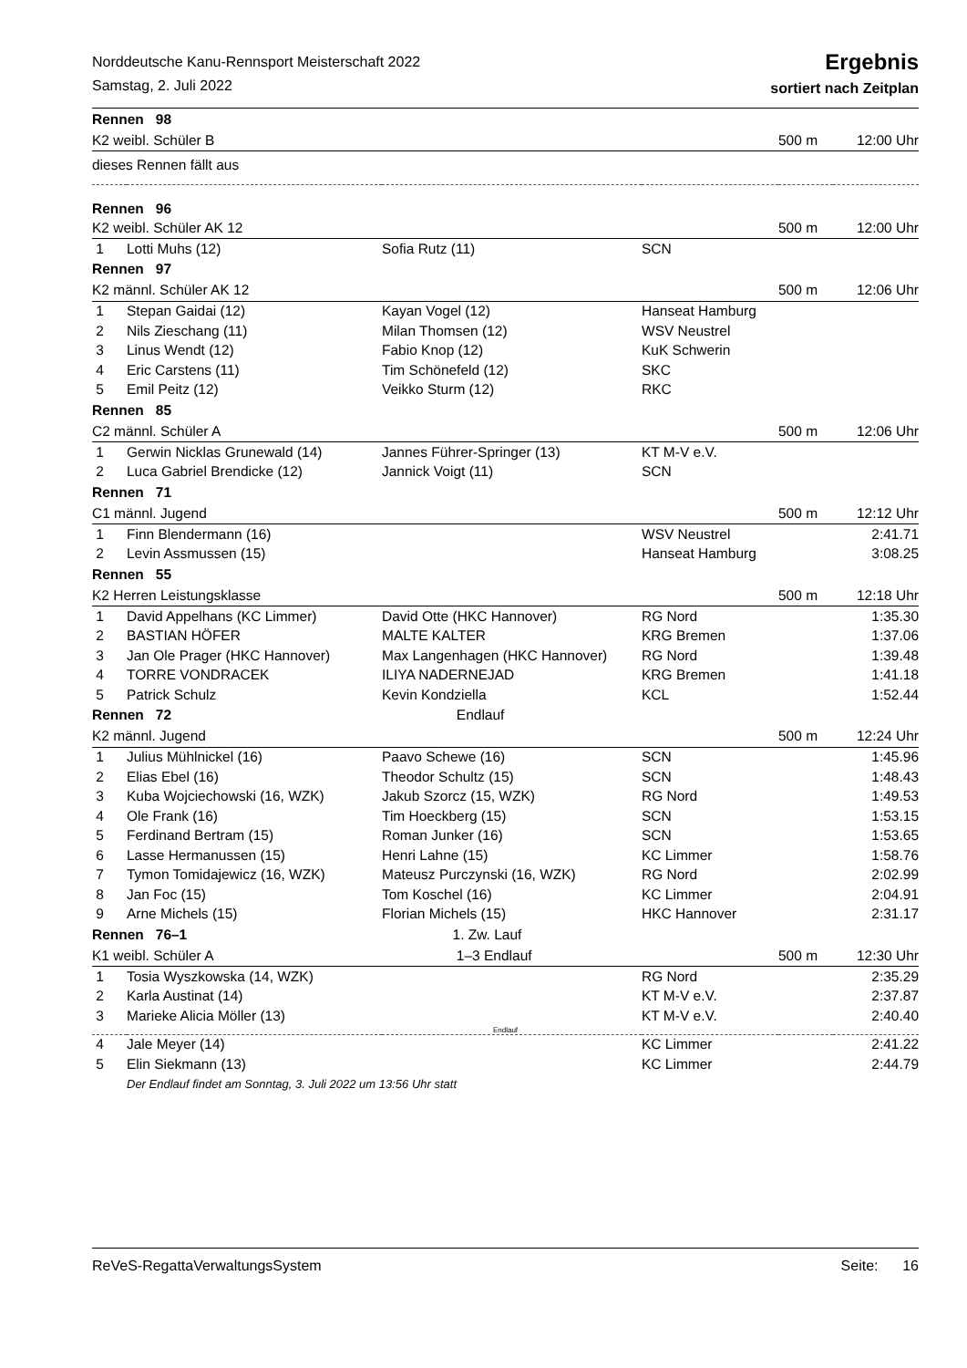Norddeutsche Kanu-Rennsport Meisterschaft 2022
Samstag, 2. Juli 2022
Ergebnis
sortiert nach Zeitplan
| Rennen 98 | | | | | |
| K2 weibl. Schüler B | | | | 500 m | 12:00 Uhr |
| dieses Rennen fällt aus | | | | | |
| Rennen 96 | | | | | |
| K2 weibl. Schüler AK 12 | | | | 500 m | 12:00 Uhr |
| 1 | Lotti Muhs (12) | Sofia Rutz (11) | SCN | | |
| Rennen 97 | | | | | |
| K2 männl. Schüler AK 12 | | | | 500 m | 12:06 Uhr |
| 1 | Stepan Gaidai (12) | Kayan Vogel (12) | Hanseat Hamburg | | |
| 2 | Nils Zieschang (11) | Milan Thomsen (12) | WSV Neustrel | | |
| 3 | Linus Wendt (12) | Fabio Knop (12) | KuK Schwerin | | |
| 4 | Eric Carstens (11) | Tim Schönefeld (12) | SKC | | |
| 5 | Emil Peitz (12) | Veikko Sturm (12) | RKC | | |
| Rennen 85 | | | | | |
| C2 männl. Schüler A | | | | 500 m | 12:06 Uhr |
| 1 | Gerwin Nicklas Grunewald (14) | Jannes Führer-Springer (13) | KT M-V e.V. | | |
| 2 | Luca Gabriel Brendicke (12) | Jannick Voigt (11) | SCN | | |
| Rennen 71 | | | | | |
| C1 männl. Jugend | | | | 500 m | 12:12 Uhr |
| 1 | Finn Blendermann (16) | | WSV Neustrel | | 2:41.71 |
| 2 | Levin Assmussen (15) | | Hanseat Hamburg | | 3:08.25 |
| Rennen 55 | | | | | |
| K2 Herren Leistungsklasse | | | | 500 m | 12:18 Uhr |
| 1 | David Appelhans (KC Limmer) | David Otte (HKC Hannover) | RG Nord | | 1:35.30 |
| 2 | BASTIAN HÖFER | MALTE KALTER | KRG Bremen | | 1:37.06 |
| 3 | Jan Ole Prager (HKC Hannover) | Max Langenhagen (HKC Hannover) | RG Nord | | 1:39.48 |
| 4 | TORRE VONDRACEK | ILIYA NADERNEJAD | KRG Bremen | | 1:41.18 |
| 5 | Patrick Schulz | Kevin Kondziella | KCL | | 1:52.44 |
| Rennen 72 | | Endlauf | | | |
| K2 männl. Jugend | | | | 500 m | 12:24 Uhr |
| 1 | Julius Mühlnickel (16) | Paavo Schewe (16) | SCN | | 1:45.96 |
| 2 | Elias Ebel (16) | Theodor Schultz (15) | SCN | | 1:48.43 |
| 3 | Kuba Wojciechowski (16, WZK) | Jakub Szorcz (15, WZK) | RG Nord | | 1:49.53 |
| 4 | Ole Frank (16) | Tim Hoeckberg (15) | SCN | | 1:53.15 |
| 5 | Ferdinand Bertram (15) | Roman Junker (16) | SCN | | 1:53.65 |
| 6 | Lasse Hermanussen (15) | Henri Lahne (15) | KC Limmer | | 1:58.76 |
| 7 | Tymon Tomidajewicz (16, WZK) | Mateusz Purczynski (16, WZK) | RG Nord | | 2:02.99 |
| 8 | Jan Foc (15) | Tom Koschel (16) | KC Limmer | | 2:04.91 |
| 9 | Arne Michels (15) | Florian Michels (15) | HKC Hannover | | 2:31.17 |
| Rennen 76–1 | | 1. Zw. Lauf | | | |
| K1 weibl. Schüler A | | 1–3 Endlauf | | 500 m | 12:30 Uhr |
| 1 | Tosia Wyszkowska (14, WZK) | | RG Nord | | 2:35.29 |
| 2 | Karla Austinat (14) | | KT M-V e.V. | | 2:37.87 |
| 3 | Marieke Alicia Möller (13) | | KT M-V e.V. | | 2:40.40 |
| Endlauf | | | | | |
| 4 | Jale Meyer (14) | | KC Limmer | | 2:41.22 |
| 5 | Elin Siekmann (13) | | KC Limmer | | 2:44.79 |
| | Der Endlauf findet am Sonntag, 3. Juli 2022 um 13:56 Uhr statt | | | | |
ReVeS-RegattaVerwaltungsSystem Seite: 16